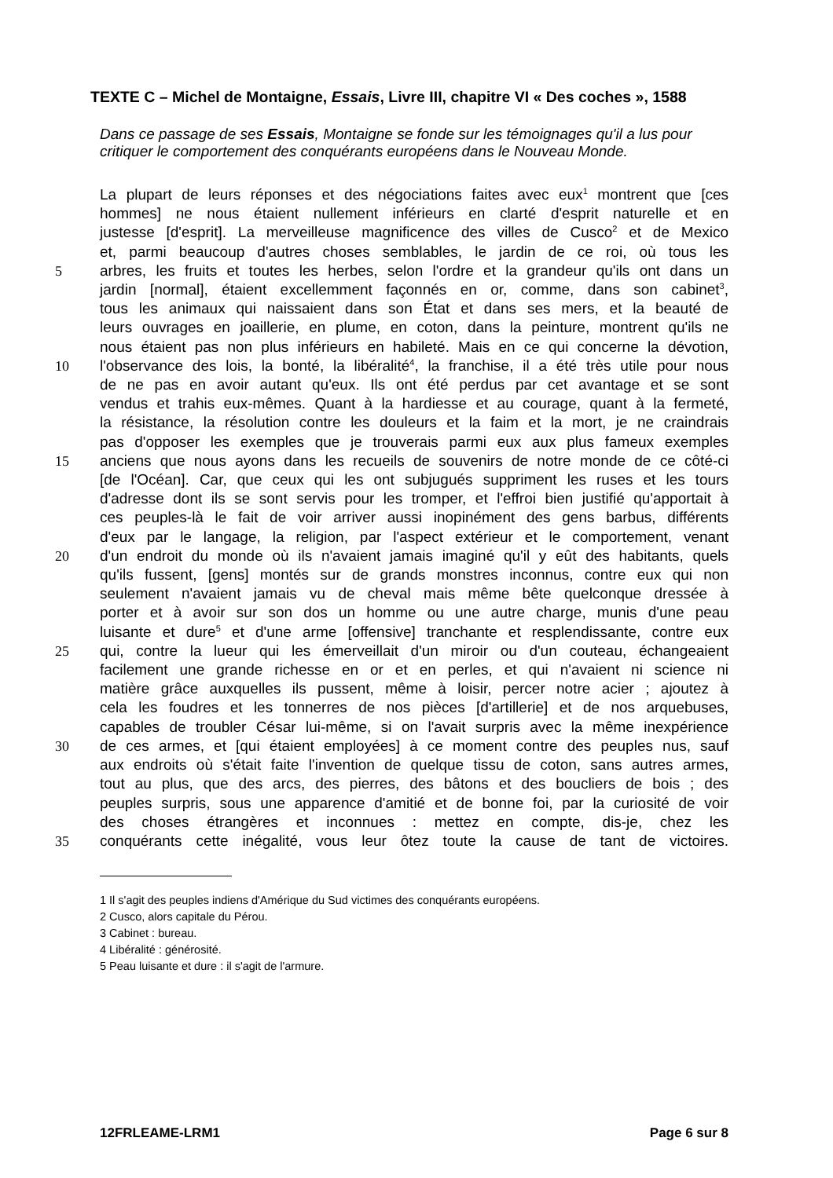TEXTE C – Michel de Montaigne, Essais, Livre III, chapitre VI « Des coches », 1588
Dans ce passage de ses Essais, Montaigne se fonde sur les témoignages qu'il a lus pour critiquer le comportement des conquérants européens dans le Nouveau Monde.
La plupart de leurs réponses et des négociations faites avec eux<sup>1</sup> montrent que [ces
hommes] ne nous étaient nullement inférieurs en clarté d'esprit naturelle et en
justesse [d'esprit]. La merveilleuse magnificence des villes de Cusco<sup>2</sup> et de Mexico
et, parmi beaucoup d'autres choses semblables, le jardin de ce roi, où tous les
5 arbres, les fruits et toutes les herbes, selon l'ordre et la grandeur qu'ils ont dans un
jardin [normal], étaient excellemment façonnés en or, comme, dans son cabinet<sup>3</sup>,
tous les animaux qui naissaient dans son État et dans ses mers, et la beauté de
leurs ouvrages en joaillerie, en plume, en coton, dans la peinture, montrent qu'ils ne
nous étaient pas non plus inférieurs en habileté. Mais en ce qui concerne la dévotion,
10 l'observance des lois, la bonté, la libéralité<sup>4</sup>, la franchise, il a été très utile pour nous
de ne pas en avoir autant qu'eux. Ils ont été perdus par cet avantage et se sont
vendus et trahis eux-mêmes. Quant à la hardiesse et au courage, quant à la fermeté,
la résistance, la résolution contre les douleurs et la faim et la mort, je ne craindrais
pas d'opposer les exemples que je trouverais parmi eux aux plus fameux exemples
15 anciens que nous ayons dans les recueils de souvenirs de notre monde de ce côté-ci
[de l'Océan]. Car, que ceux qui les ont subjugués suppriment les ruses et les tours
d'adresse dont ils se sont servis pour les tromper, et l'effroi bien justifié qu'apportait à
ces peuples-là le fait de voir arriver aussi inopinément des gens barbus, différents
d'eux par le langage, la religion, par l'aspect extérieur et le comportement, venant
20 d'un endroit du monde où ils n'avaient jamais imaginé qu'il y eût des habitants, quels
qu'ils fussent, [gens] montés sur de grands monstres inconnus, contre eux qui non
seulement n'avaient jamais vu de cheval mais même bête quelconque dressée à
porter et à avoir sur son dos un homme ou une autre charge, munis d'une peau
luisante et dure<sup>5</sup> et d'une arme [offensive] tranchante et resplendissante, contre eux
25 qui, contre la lueur qui les émerveillait d'un miroir ou d'un couteau, échangeaient
facilement une grande richesse en or et en perles, et qui n'avaient ni science ni
matière grâce auxquelles ils pussent, même à loisir, percer notre acier ; ajoutez à
cela les foudres et les tonnerres de nos pièces [d'artillerie] et de nos arquebuses,
capables de troubler César lui-même, si on l'avait surpris avec la même inexpérience
30 de ces armes, et [qui étaient employées] à ce moment contre des peuples nus, sauf
aux endroits où s'était faite l'invention de quelque tissu de coton, sans autres armes,
tout au plus, que des arcs, des pierres, des bâtons et des boucliers de bois ; des
peuples surpris, sous une apparence d'amitié et de bonne foi, par la curiosité de voir
des choses étrangères et inconnues : mettez en compte, dis-je, chez les
35 conquérants cette inégalité, vous leur ôtez toute la cause de tant de victoires.
1 Il s'agit des peuples indiens d'Amérique du Sud victimes des conquérants européens.
2 Cusco, alors capitale du Pérou.
3 Cabinet : bureau.
4 Libéralité : générosité.
5 Peau luisante et dure : il s'agit de l'armure.
12FRLEAME-LRM1 Page 6 sur 8